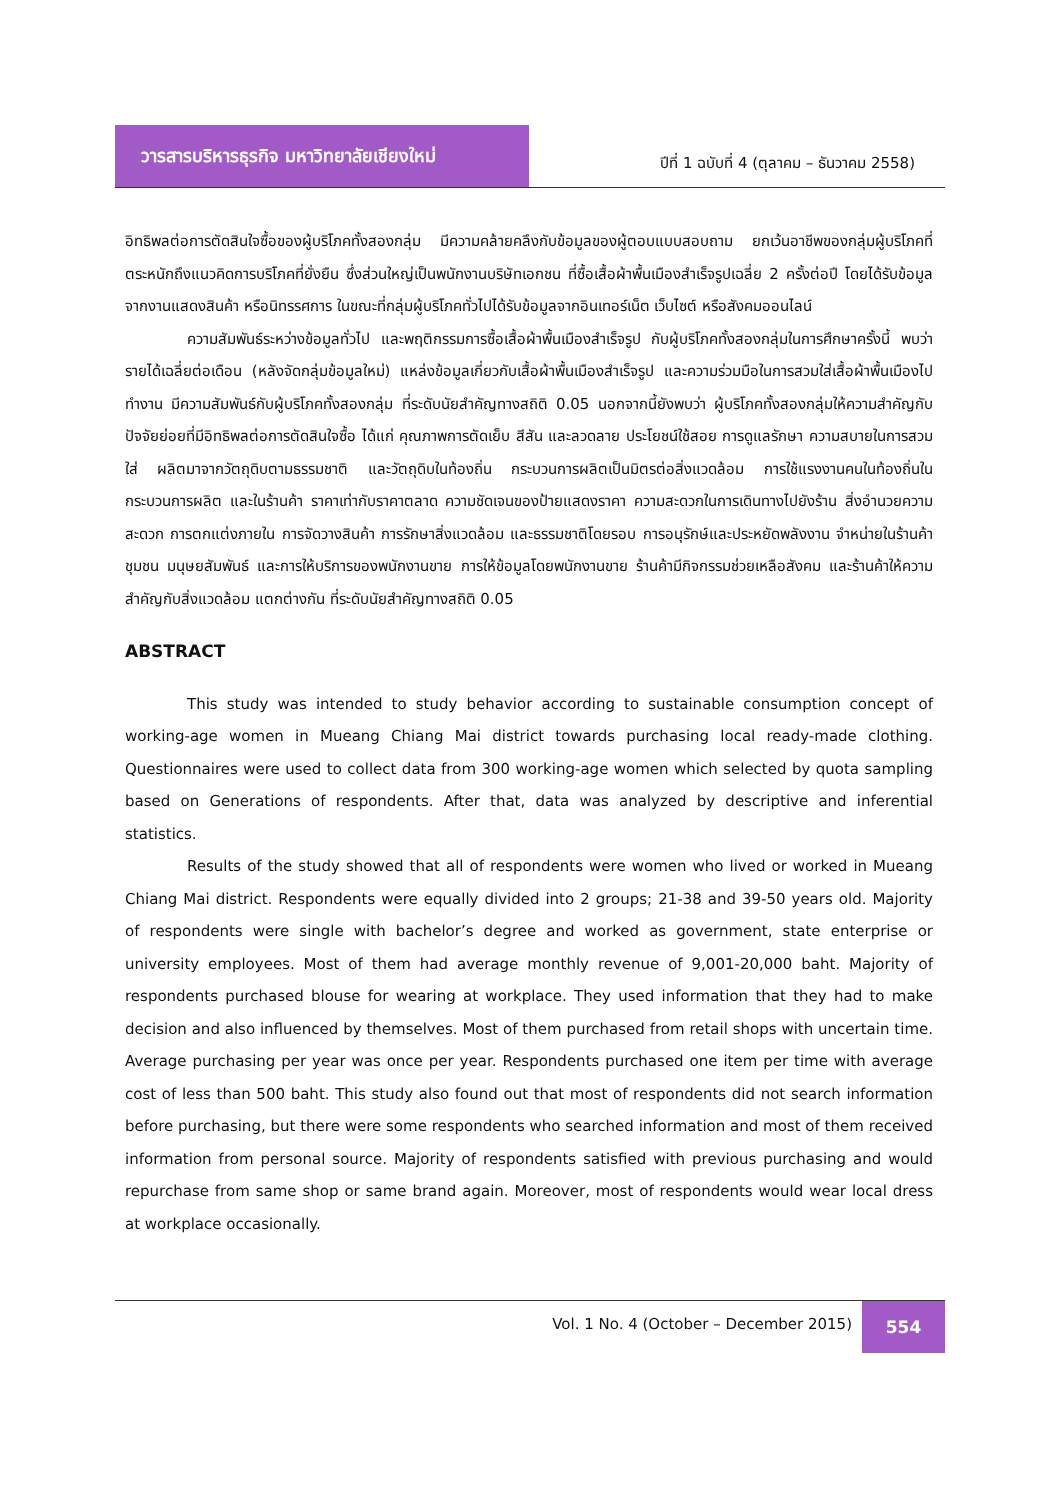วารสารบริหารธุรกิจ มหาวิทยาลัยเชียงใหม่
ปีที่ 1 ฉบับที่ 4 (ตุลาคม – ธันวาคม 2558)
อิทธิพลต่อการตัดสินใจซื้อของผู้บริโภคทั้งสองกลุ่ม มีความคล้ายคลึงกับข้อมูลของผู้ตอบแบบสอบถาม ยกเว้นอาชีพของกลุ่มผู้บริโภคที่ตระหนักถึงแนวคิดการบริโภคที่ยั่งยืน ซึ่งส่วนใหญ่เป็นพนักงานบริษัทเอกชน ที่ซื้อเสื้อผ้าพื้นเมืองสำเร็จรูปเฉลี่ย 2 ครั้งต่อปี โดยได้รับข้อมูลจากงานแสดงสินค้า หรือนิทรรศการ ในขณะที่กลุ่มผู้บริโภคทั่วไปได้รับข้อมูลจากอินเทอร์เน็ต เว็บไซต์ หรือสังคมออนไลน์
ความสัมพันธ์ระหว่างข้อมูลทั่วไป และพฤติกรรมการซื้อเสื้อผ้าพื้นเมืองสำเร็จรูป กับผู้บริโภคทั้งสองกลุ่มในการศึกษาครั้งนี้ พบว่า รายได้เฉลี่ยต่อเดือน (หลังจัดกลุ่มข้อมูลใหม่) แหล่งข้อมูลเกี่ยวกับเสื้อผ้าพื้นเมืองสำเร็จรูป และความร่วมมือในการสวมใส่เสื้อผ้าพื้นเมืองไปทำงาน มีความสัมพันธ์กับผู้บริโภคทั้งสองกลุ่ม ที่ระดับนัยสำคัญทางสถิติ 0.05 นอกจากนี้ยังพบว่า ผู้บริโภคทั้งสองกลุ่มให้ความสำคัญกับปัจจัยย่อยที่มีอิทธิพลต่อการตัดสินใจซื้อ ได้แก่ คุณภาพการตัดเย็บ สีสัน และลวดลาย ประโยชน์ใช้สอย การดูแลรักษา ความสบายในการสวมใส่ ผลิตมาจากวัตถุดิบตามธรรมชาติ และวัตถุดิบในท้องถิ่น กระบวนการผลิตเป็นมิตรต่อสิ่งแวดล้อม การใช้แรงงานคนในท้องถิ่นในกระบวนการผลิต และในร้านค้า ราคาเท่ากับราคาตลาด ความชัดเจนของป้ายแสดงราคา ความสะดวกในการเดินทางไปยังร้าน สิ่งอำนวยความสะดวก การตกแต่งภายใน การจัดวางสินค้า การรักษาสิ่งแวดล้อม และธรรมชาติโดยรอบ การอนุรักษ์และประหยัดพลังงาน จำหน่ายในร้านค้าชุมชน มนุษยสัมพันธ์ และการให้บริการของพนักงานขาย การให้ข้อมูลโดยพนักงานขาย ร้านค้ามีกิจกรรมช่วยเหลือสังคม และร้านค้าให้ความสำคัญกับสิ่งแวดล้อม แตกต่างกัน ที่ระดับนัยสำคัญทางสถิติ 0.05
ABSTRACT
This study was intended to study behavior according to sustainable consumption concept of working-age women in Mueang Chiang Mai district towards purchasing local ready-made clothing. Questionnaires were used to collect data from 300 working-age women which selected by quota sampling based on Generations of respondents. After that, data was analyzed by descriptive and inferential statistics.
Results of the study showed that all of respondents were women who lived or worked in Mueang Chiang Mai district. Respondents were equally divided into 2 groups; 21-38 and 39-50 years old. Majority of respondents were single with bachelor’s degree and worked as government, state enterprise or university employees. Most of them had average monthly revenue of 9,001-20,000 baht. Majority of respondents purchased blouse for wearing at workplace. They used information that they had to make decision and also influenced by themselves. Most of them purchased from retail shops with uncertain time. Average purchasing per year was once per year. Respondents purchased one item per time with average cost of less than 500 baht. This study also found out that most of respondents did not search information before purchasing, but there were some respondents who searched information and most of them received information from personal source. Majority of respondents satisfied with previous purchasing and would repurchase from same shop or same brand again. Moreover, most of respondents would wear local dress at workplace occasionally.
Vol. 1 No. 4 (October – December 2015)
554